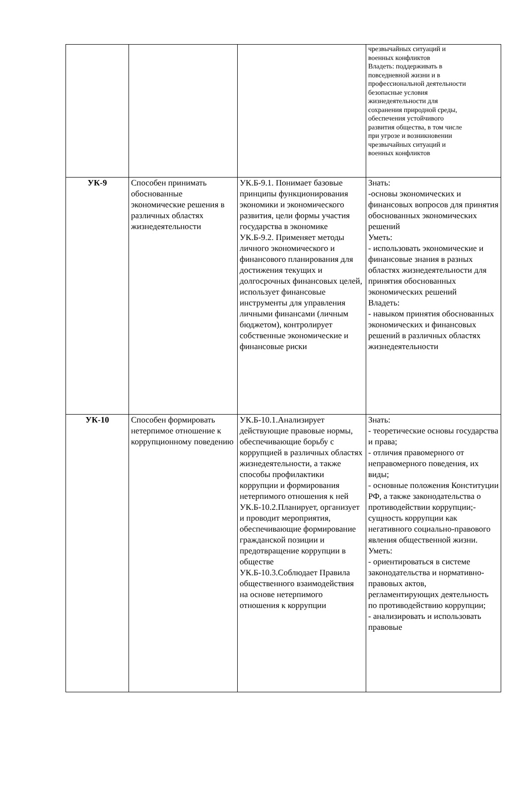| | | | чрезвычайных ситуаций и военных конфликтов Владеть: поддерживать в повседневной жизни и в профессиональной деятельности безопасные условия жизнедеятельности для сохранения природной среды, обеспечения устойчивого развития общества, в том числе при угрозе и возникновении чрезвычайных ситуаций и военных конфликтов |
| УК-9 | Способен принимать обоснованные экономические решения в различных областях жизнедеятельности | УК.Б-9.1. Понимает базовые принципы функционирования экономики и экономического развития, цели формы участия государства в экономике УК.Б-9.2. Применяет методы личного экономического и финансового планирования для достижения текущих и долгосрочных финансовых целей, использует финансовые инструменты для управления личными финансами (личным бюджетом), контролирует собственные экономические и финансовые риски | Знать: -основы экономических и финансовых вопросов для принятия обоснованных экономических решений Уметь: - использовать экономические и финансовые знания в разных областях жизнедеятельности для принятия обоснованных экономических решений Владеть: - навыком принятия обоснованных экономических и финансовых решений в различных областях жизнедеятельности |
| УК-10 | Способен формировать нетерпимое отношение к коррупционному поведению | УК.Б-10.1.Анализирует действующие правовые нормы, обеспечивающие борьбу с коррупцией в различных областях жизнедеятельности, а также способы профилактики коррупции и формирования нетерпимого отношения к ней УК.Б-10.2.Планирует, организует и проводит мероприятия, обеспечивающие формирование гражданской позиции и предотвращение коррупции в обществе УК.Б-10.3.Соблюдает Правила общественного взаимодействия на основе нетерпимого отношения к коррупции | Знать: - теоретические основы государства и права; - отличия правомерного от неправомерного поведения, их виды; - основные положения Конституции РФ, а также законодательства о противодействии коррупции;- сущность коррупции как негативного социально-правового явления общественной жизни. Уметь: - ориентироваться в системе законодательства и нормативно- правовых актов, регламентирующих деятельность по противодействию коррупции; - анализировать и использовать правовые |